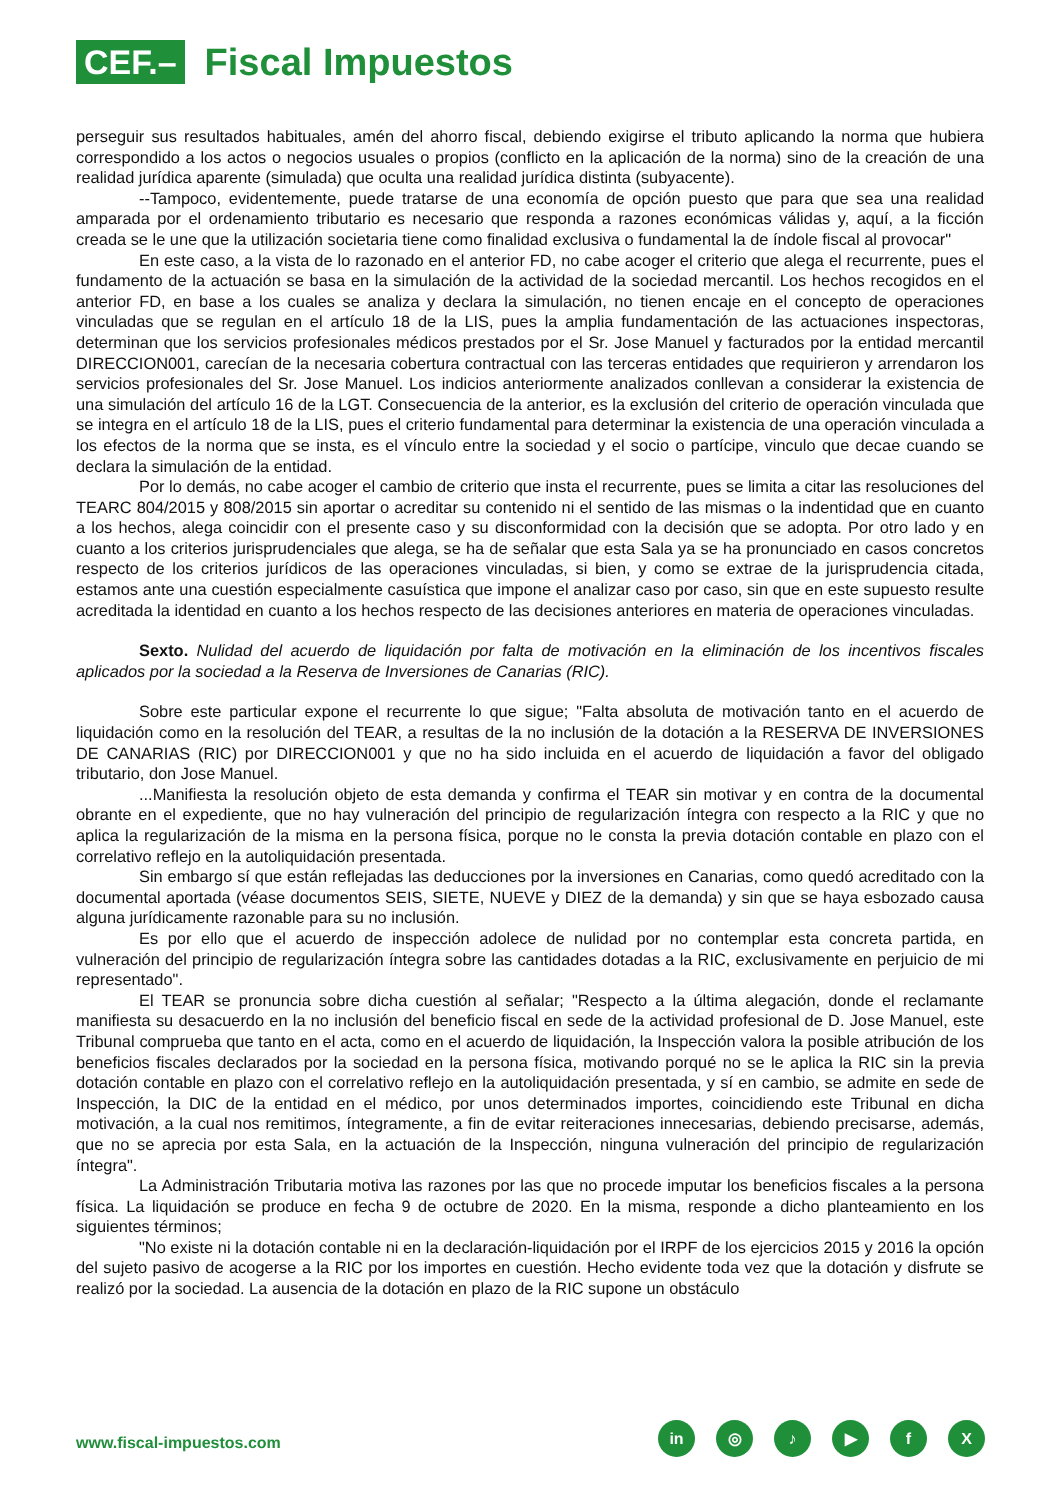CEF.–
Fiscal Impuestos
perseguir sus resultados habituales, amén del ahorro fiscal, debiendo exigirse el tributo aplicando la norma que hubiera correspondido a los actos o negocios usuales o propios (conflicto en la aplicación de la norma) sino de la creación de una realidad jurídica aparente (simulada) que oculta una realidad jurídica distinta (subyacente).
--Tampoco, evidentemente, puede tratarse de una economía de opción puesto que para que sea una realidad amparada por el ordenamiento tributario es necesario que responda a razones económicas válidas y, aquí, a la ficción creada se le une que la utilización societaria tiene como finalidad exclusiva o fundamental la de índole fiscal al provocar"
En este caso, a la vista de lo razonado en el anterior FD, no cabe acoger el criterio que alega el recurrente, pues el fundamento de la actuación se basa en la simulación de la actividad de la sociedad mercantil. Los hechos recogidos en el anterior FD, en base a los cuales se analiza y declara la simulación, no tienen encaje en el concepto de operaciones vinculadas que se regulan en el artículo 18 de la LIS, pues la amplia fundamentación de las actuaciones inspectoras, determinan que los servicios profesionales médicos prestados por el Sr. Jose Manuel y facturados por la entidad mercantil DIRECCION001, carecían de la necesaria cobertura contractual con las terceras entidades que requirieron y arrendaron los servicios profesionales del Sr. Jose Manuel. Los indicios anteriormente analizados conllevan a considerar la existencia de una simulación del artículo 16 de la LGT. Consecuencia de la anterior, es la exclusión del criterio de operación vinculada que se integra en el artículo 18 de la LIS, pues el criterio fundamental para determinar la existencia de una operación vinculada a los efectos de la norma que se insta, es el vínculo entre la sociedad y el socio o partícipe, vinculo que decae cuando se declara la simulación de la entidad.
Por lo demás, no cabe acoger el cambio de criterio que insta el recurrente, pues se limita a citar las resoluciones del TEARC 804/2015 y 808/2015 sin aportar o acreditar su contenido ni el sentido de las mismas o la indentidad que en cuanto a los hechos, alega coincidir con el presente caso y su disconformidad con la decisión que se adopta. Por otro lado y en cuanto a los criterios jurisprudenciales que alega, se ha de señalar que esta Sala ya se ha pronunciado en casos concretos respecto de los criterios jurídicos de las operaciones vinculadas, si bien, y como se extrae de la jurisprudencia citada, estamos ante una cuestión especialmente casuística que impone el analizar caso por caso, sin que en este supuesto resulte acreditada la identidad en cuanto a los hechos respecto de las decisiones anteriores en materia de operaciones vinculadas.
Sexto. Nulidad del acuerdo de liquidación por falta de motivación en la eliminación de los incentivos fiscales aplicados por la sociedad a la Reserva de Inversiones de Canarias (RIC).
Sobre este particular expone el recurrente lo que sigue; "Falta absoluta de motivación tanto en el acuerdo de liquidación como en la resolución del TEAR, a resultas de la no inclusión de la dotación a la RESERVA DE INVERSIONES DE CANARIAS (RIC) por DIRECCION001 y que no ha sido incluida en el acuerdo de liquidación a favor del obligado tributario, don Jose Manuel.
...Manifiesta la resolución objeto de esta demanda y confirma el TEAR sin motivar y en contra de la documental obrante en el expediente, que no hay vulneración del principio de regularización íntegra con respecto a la RIC y que no aplica la regularización de la misma en la persona física, porque no le consta la previa dotación contable en plazo con el correlativo reflejo en la autoliquidación presentada.
Sin embargo sí que están reflejadas las deducciones por la inversiones en Canarias, como quedó acreditado con la documental aportada (véase documentos SEIS, SIETE, NUEVE y DIEZ de la demanda) y sin que se haya esbozado causa alguna jurídicamente razonable para su no inclusión.
Es por ello que el acuerdo de inspección adolece de nulidad por no contemplar esta concreta partida, en vulneración del principio de regularización íntegra sobre las cantidades dotadas a la RIC, exclusivamente en perjuicio de mi representado".
El TEAR se pronuncia sobre dicha cuestión al señalar; "Respecto a la última alegación, donde el reclamante manifiesta su desacuerdo en la no inclusión del beneficio fiscal en sede de la actividad profesional de D. Jose Manuel, este Tribunal comprueba que tanto en el acta, como en el acuerdo de liquidación, la Inspección valora la posible atribución de los beneficios fiscales declarados por la sociedad en la persona física, motivando porqué no se le aplica la RIC sin la previa dotación contable en plazo con el correlativo reflejo en la autoliquidación presentada, y sí en cambio, se admite en sede de Inspección, la DIC de la entidad en el médico, por unos determinados importes, coincidiendo este Tribunal en dicha motivación, a la cual nos remitimos, íntegramente, a fin de evitar reiteraciones innecesarias, debiendo precisarse, además, que no se aprecia por esta Sala, en la actuación de la Inspección, ninguna vulneración del principio de regularización íntegra".
La Administración Tributaria motiva las razones por las que no procede imputar los beneficios fiscales a la persona física. La liquidación se produce en fecha 9 de octubre de 2020. En la misma, responde a dicho planteamiento en los siguientes términos;
"No existe ni la dotación contable ni en la declaración-liquidación por el IRPF de los ejercicios 2015 y 2016 la opción del sujeto pasivo de acogerse a la RIC por los importes en cuestión. Hecho evidente toda vez que la dotación y disfrute se realizó por la sociedad. La ausencia de la dotación en plazo de la RIC supone un obstáculo
www.fiscal-impuestos.com
in ◎ ♪ ▶ fX